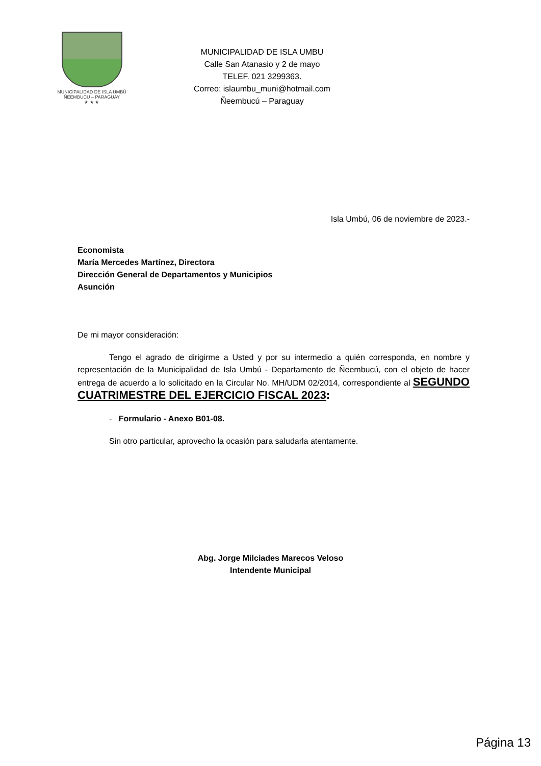MUNICIPALIDAD DE ISLA UMBÚ
ÑEEMBUCU – PARAGUAY
★ ★ ★
MUNICIPALIDAD DE ISLA UMBU
Calle San Atanasio y 2 de mayo
TELEF. 021 3299363.
Correo: islaumbu_muni@hotmail.com
Ñeembucú – Paraguay
Isla Umbú, 06 de noviembre de 2023.-
Economista
María Mercedes Martínez, Directora
Dirección General de Departamentos y Municipios
Asunción
De mi mayor consideración:
Tengo el agrado de dirigirme a Usted y por su intermedio a quién corresponda, en nombre y representación de la Municipalidad de Isla Umbú - Departamento de Ñeembucú, con el objeto de hacer entrega de acuerdo a lo solicitado en la Circular No. MH/UDM 02/2014, correspondiente al SEGUNDO CUATRIMESTRE DEL EJERCICIO FISCAL 2023:
- Formulario - Anexo B01-08.
Sin otro particular, aprovecho la ocasión para saludarla atentamente.
Abg. Jorge Milciades Marecos Veloso
Intendente Municipal
Página 13